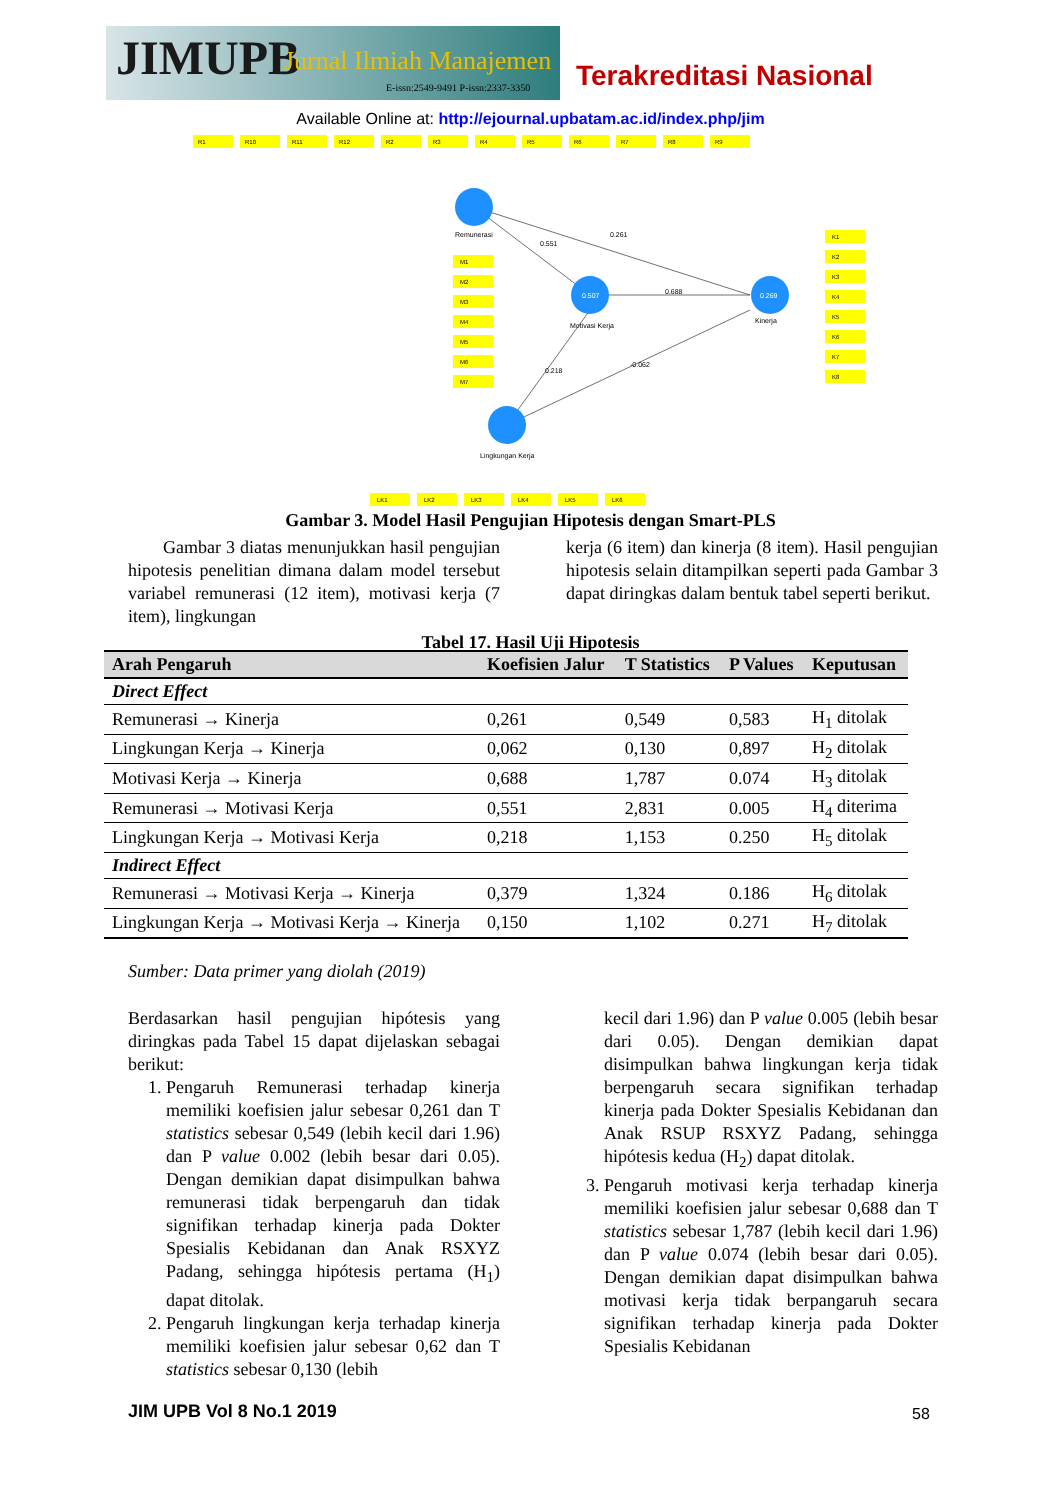JIMUPB Jurnal Ilmiah Manajemen
E-issn:2549-9491 P-issn:2337-3350
Terakreditasi Nasional
Available Online at: http://ejournal.upbatam.ac.id/index.php/jim
Remunerasi
Motivasi Kerja
Kinerja
Lingkungan Kerja
0.507
0.269
0.551
0.261
0.688
-0.062
0.218
R1
R10
R11
R12
R2
R3
R4
R5
R6
R7
R8
R9
M1
M2
M3
M4
M5
M6
M7
K1
K2
K3
K4
K5
K6
K7
K8
LK1
LK2
LK3
LK4
LK5
LK6
Gambar 3. Model Hasil Pengujian Hipotesis dengan Smart-PLS
Gambar 3 diatas menunjukkan hasil pengujian hipotesis penelitian dimana dalam model tersebut variabel remunerasi (12 item), motivasi kerja (7 item), lingkungan
kerja (6 item) dan kinerja (8 item). Hasil pengujian hipotesis selain ditampilkan seperti pada Gambar 3 dapat diringkas dalam bentuk tabel seperti berikut.
Tabel 17. Hasil Uji Hipotesis
| Arah Pengaruh | Koefisien Jalur | T Statistics | P Values | Keputusan |
| --- | --- | --- | --- | --- |
| Direct Effect | | | | |
| Remunerasi → Kinerja | 0,261 | 0,549 | 0,583 | H<sub>1</sub> ditolak |
| Lingkungan Kerja → Kinerja | 0,062 | 0,130 | 0,897 | H<sub>2</sub> ditolak |
| Motivasi Kerja → Kinerja | 0,688 | 1,787 | 0.074 | H<sub>3</sub> ditolak |
| Remunerasi → Motivasi Kerja | 0,551 | 2,831 | 0.005 | H<sub>4</sub> diterima |
| Lingkungan Kerja → Motivasi Kerja | 0,218 | 1,153 | 0.250 | H<sub>5</sub> ditolak |
| Indirect Effect | | | | |
| Remunerasi → Motivasi Kerja → Kinerja | 0,379 | 1,324 | 0.186 | H<sub>6</sub> ditolak |
| Lingkungan Kerja → Motivasi Kerja → Kinerja | 0,150 | 1,102 | 0.271 | H<sub>7</sub> ditolak |
Sumber: Data primer yang diolah (2019)
Berdasarkan hasil pengujian hipótesis yang diringkas pada Tabel 15 dapat dijelaskan sebagai berikut:
1. Pengaruh Remunerasi terhadap kinerja memiliki koefisien jalur sebesar 0,261 dan T statistics sebesar 0,549 (lebih kecil dari 1.96) dan P value 0.002 (lebih besar dari 0.05). Dengan demikian dapat disimpulkan bahwa remunerasi tidak berpengaruh dan tidak signifikan terhadap kinerja pada Dokter Spesialis Kebidanan dan Anak RSXYZ Padang, sehingga hipótesis pertama (H<sub>1</sub>) dapat ditolak.
2. Pengaruh lingkungan kerja terhadap kinerja memiliki koefisien jalur sebesar 0,62 dan T statistics sebesar 0,130 (lebih
kecil dari 1.96) dan P value 0.005 (lebih besar dari 0.05). Dengan demikian dapat disimpulkan bahwa lingkungan kerja tidak berpengaruh secara signifikan terhadap kinerja pada Dokter Spesialis Kebidanan dan Anak RSUP RSXYZ Padang, sehingga hipótesis kedua (H<sub>2</sub>) dapat ditolak.
3. Pengaruh motivasi kerja terhadap kinerja memiliki koefisien jalur sebesar 0,688 dan T statistics sebesar 1,787 (lebih kecil dari 1.96) dan P value 0.074 (lebih besar dari 0.05). Dengan demikian dapat disimpulkan bahwa motivasi kerja tidak berpangaruh secara signifikan terhadap kinerja pada Dokter Spesialis Kebidanan
JIM UPB Vol 8 No.1 2019 58